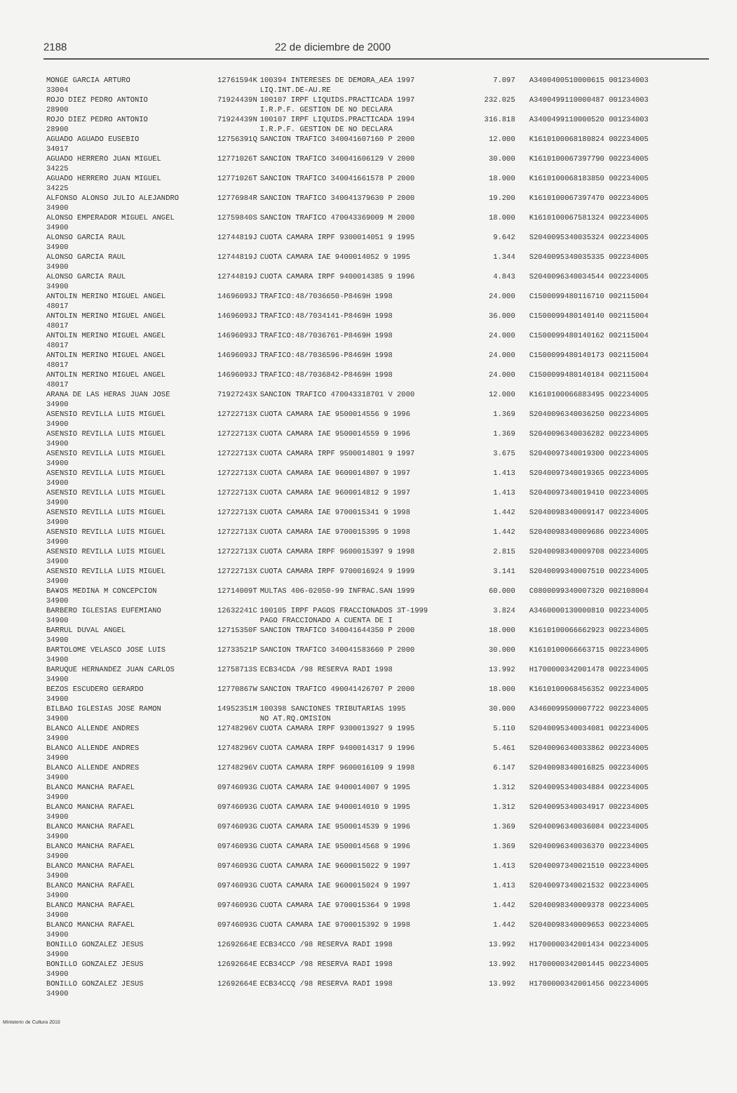2188 22 de diciembre de 2000
| MONGE GARCIA ARTURO 33004 | 12761594K | 100394 INTERESES DE DEMORA_AEA 1997 LIQ.INT.DE-AU.RE | 7.097 | A3400400510000615 001234003 |
| ROJO DIEZ PEDRO ANTONIO 28900 | 71924439N | 100107 IRPF LIQUIDS.PRACTICADA 1997 I.R.P.F. GESTION DE NO DECLARA | 232.025 | A3400499110000487 001234003 |
| ROJO DIEZ PEDRO ANTONIO 28900 | 71924439N | 100107 IRPF LIQUIDS.PRACTICADA 1994 I.R.P.F. GESTION DE NO DECLARA | 316.818 | A3400499110000520 001234003 |
| AGUADO AGUADO EUSEBIO 34017 | 12756391Q | SANCION TRAFICO 340041607160 P 2000 | 12.000 | K1610100068180824 002234005 |
| AGUADO HERRERO JUAN MIGUEL 34225 | 12771026T | SANCION TRAFICO 340041606129 V 2000 | 30.000 | K1610100067397790 002234005 |
| AGUADO HERRERO JUAN MIGUEL 34225 | 12771026T | SANCION TRAFICO 340041661578 P 2000 | 18.000 | K1610100068183850 002234005 |
| ALFONSO ALONSO JULIO ALEJANDRO 34900 | 12776984R | SANCION TRAFICO 340041379630 P 2000 | 19.200 | K1610100067397470 002234005 |
| ALONSO EMPERADOR MIGUEL ANGEL 34900 | 12759840S | SANCION TRAFICO 470043369009 M 2000 | 18.000 | K1610100067581324 002234005 |
| ALONSO GARCIA RAUL 34900 | 12744819J | CUOTA CAMARA IRPF 9300014051 9 1995 | 9.642 | S2040095340035324 002234005 |
| ALONSO GARCIA RAUL 34900 | 12744819J | CUOTA CAMARA IAE 9400014052 9 1995 | 1.344 | S2040095340035335 002234005 |
| ALONSO GARCIA RAUL 34900 | 12744819J | CUOTA CAMARA IRPF 9400014385 9 1996 | 4.843 | S2040096340034544 002234005 |
| ANTOLIN MERINO MIGUEL ANGEL 48017 | 14696093J | TRAFICO:48/7036650-P8469H 1998 | 24.000 | C1500099480116710 002115004 |
| ANTOLIN MERINO MIGUEL ANGEL 48017 | 14696093J | TRAFICO:48/7034141-P8469H 1998 | 36.000 | C1500099480140140 002115004 |
| ANTOLIN MERINO MIGUEL ANGEL 48017 | 14696093J | TRAFICO:48/7036761-P8469H 1998 | 24.000 | C1500099480140162 002115004 |
| ANTOLIN MERINO MIGUEL ANGEL 48017 | 14696093J | TRAFICO:48/7036596-P8469H 1998 | 24.000 | C1500099480140173 002115004 |
| ANTOLIN MERINO MIGUEL ANGEL 48017 | 14696093J | TRAFICO:48/7036842-P8469H 1998 | 24.000 | C1500099480140184 002115004 |
| ARANA DE LAS HERAS JUAN JOSE 34900 | 71927243X | SANCION TRAFICO 470043318701 V 2000 | 12.000 | K1610100066883495 002234005 |
| ASENSIO REVILLA LUIS MIGUEL 34900 | 12722713X | CUOTA CAMARA IAE 9500014556 9 1996 | 1.369 | S2040096340036250 002234005 |
| ASENSIO REVILLA LUIS MIGUEL 34900 | 12722713X | CUOTA CAMARA IAE 9500014559 9 1996 | 1.369 | S2040096340036282 002234005 |
| ASENSIO REVILLA LUIS MIGUEL 34900 | 12722713X | CUOTA CAMARA IRPF 9500014801 9 1997 | 3.675 | S2040097340019300 002234005 |
| ASENSIO REVILLA LUIS MIGUEL 34900 | 12722713X | CUOTA CAMARA IAE 9600014807 9 1997 | 1.413 | S2040097340019365 002234005 |
| ASENSIO REVILLA LUIS MIGUEL 34900 | 12722713X | CUOTA CAMARA IAE 9600014812 9 1997 | 1.413 | S2040097340019410 002234005 |
| ASENSIO REVILLA LUIS MIGUEL 34900 | 12722713X | CUOTA CAMARA IAE 9700015341 9 1998 | 1.442 | S2040098340009147 002234005 |
| ASENSIO REVILLA LUIS MIGUEL 34900 | 12722713X | CUOTA CAMARA IAE 9700015395 9 1998 | 1.442 | S2040098340009686 002234005 |
| ASENSIO REVILLA LUIS MIGUEL 34900 | 12722713X | CUOTA CAMARA IRPF 9600015397 9 1998 | 2.815 | S2040098340009708 002234005 |
| ASENSIO REVILLA LUIS MIGUEL 34900 | 12722713X | CUOTA CAMARA IRPF 9700016924 9 1999 | 3.141 | S2040099340007510 002234005 |
| BA¥OS MEDINA M CONCEPCION 34900 | 12714009T | MULTAS 406-02050-99 INFRAC.SAN 1999 | 60.000 | C0800099340007320 002108004 |
| BARBERO IGLESIAS EUFEMIANO 34900 | 12632241C | 100105 IRPF PAGOS FRACCIONADOS 3T-1999 PAGO FRACCIONADO A CUENTA DE I | 3.824 | A3460000130000810 002234005 |
| BARRUL DUVAL ANGEL 34900 | 12715350F | SANCION TRAFICO 340041644350 P 2000 | 18.000 | K1610100066662923 002234005 |
| BARTOLOME VELASCO JOSE LUIS 34900 | 12733521P | SANCION TRAFICO 340041583660 P 2000 | 30.000 | K1610100066663715 002234005 |
| BARUQUE HERNANDEZ JUAN CARLOS 34900 | 12758713S | ECB34CDA /98 RESERVA RADI 1998 | 13.992 | H1700000342001478 002234005 |
| BEZOS ESCUDERO GERARDO 34900 | 12770867W | SANCION TRAFICO 490041426707 P 2000 | 18.000 | K1610100068456352 002234005 |
| BILBAO IGLESIAS JOSE RAMON 34900 | 14952351M | 100398 SANCIONES TRIBUTARIAS 1995 NO AT.RQ.OMISION | 30.000 | A3460099500007722 002234005 |
| BLANCO ALLENDE ANDRES 34900 | 12748296V | CUOTA CAMARA IRPF 9300013927 9 1995 | 5.110 | S2040095340034081 002234005 |
| BLANCO ALLENDE ANDRES 34900 | 12748296V | CUOTA CAMARA IRPF 9400014317 9 1996 | 5.461 | S2040096340033862 002234005 |
| BLANCO ALLENDE ANDRES 34900 | 12748296V | CUOTA CAMARA IRPF 9600016109 9 1998 | 6.147 | S2040098340016825 002234005 |
| BLANCO MANCHA RAFAEL 34900 | 09746093G | CUOTA CAMARA IAE 9400014007 9 1995 | 1.312 | S2040095340034884 002234005 |
| BLANCO MANCHA RAFAEL 34900 | 09746093G | CUOTA CAMARA IAE 9400014010 9 1995 | 1.312 | S2040095340034917 002234005 |
| BLANCO MANCHA RAFAEL 34900 | 09746093G | CUOTA CAMARA IAE 9500014539 9 1996 | 1.369 | S2040096340036084 002234005 |
| BLANCO MANCHA RAFAEL 34900 | 09746093G | CUOTA CAMARA IAE 9500014568 9 1996 | 1.369 | S2040096340036370 002234005 |
| BLANCO MANCHA RAFAEL 34900 | 09746093G | CUOTA CAMARA IAE 9600015022 9 1997 | 1.413 | S2040097340021510 002234005 |
| BLANCO MANCHA RAFAEL 34900 | 09746093G | CUOTA CAMARA IAE 9600015024 9 1997 | 1.413 | S2040097340021532 002234005 |
| BLANCO MANCHA RAFAEL 34900 | 09746093G | CUOTA CAMARA IAE 9700015364 9 1998 | 1.442 | S2040098340009378 002234005 |
| BLANCO MANCHA RAFAEL 34900 | 09746093G | CUOTA CAMARA IAE 9700015392 9 1998 | 1.442 | S2040098340009653 002234005 |
| BONILLO GONZALEZ JESUS 34900 | 12692664E | ECB34CCO /98 RESERVA RADI 1998 | 13.992 | H1700000342001434 002234005 |
| BONILLO GONZALEZ JESUS 34900 | 12692664E | ECB34CCP /98 RESERVA RADI 1998 | 13.992 | H1700000342001445 002234005 |
| BONILLO GONZALEZ JESUS 34900 | 12692664E | ECB34CCQ /98 RESERVA RADI 1998 | 13.992 | H1700000342001456 002234005 |
Ministerio de Cultura 2010